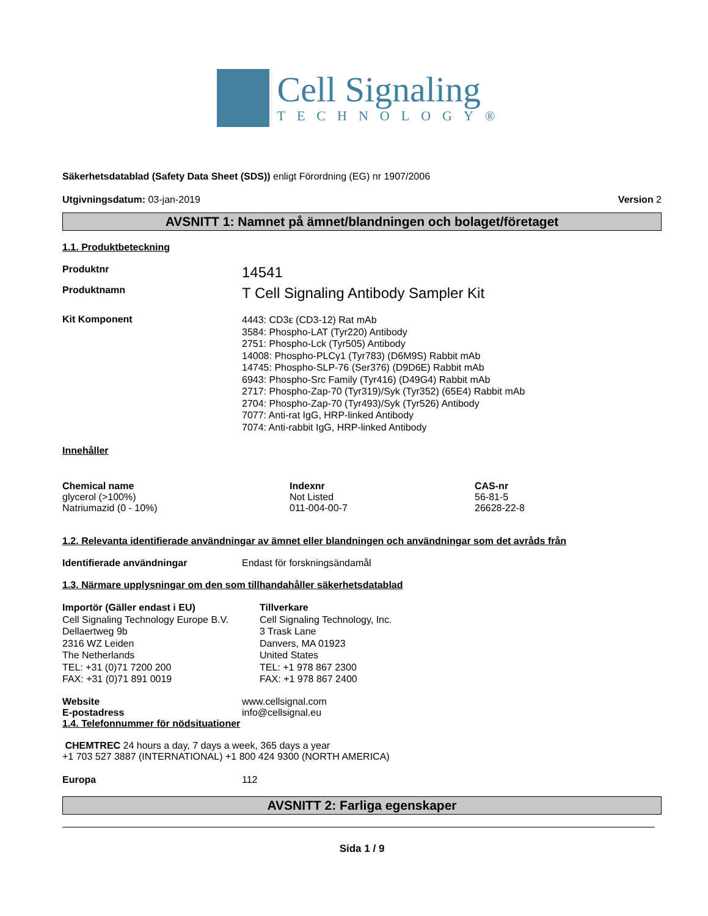Cell Signaling
TECHNOLOGY®
Säkerhetsdatablad (Safety Data Sheet (SDS)) enligt Förordning (EG) nr 1907/2006
Utgivningsdatum: 03-jan-2019 Version 2
AVSNITT 1: Namnet på ämnet/blandningen och bolaget/företaget
1.1. Produktbeteckning
Produktnr
14541
Produktnamn
T Cell Signaling Antibody Sampler Kit
Kit Komponent
4443: CD3ε (CD3-12) Rat mAb
3584: Phospho-LAT (Tyr220) Antibody
2751: Phospho-Lck (Tyr505) Antibody
14008: Phospho-PLCγ1 (Tyr783) (D6M9S) Rabbit mAb
14745: Phospho-SLP-76 (Ser376) (D9D6E) Rabbit mAb
6943: Phospho-Src Family (Tyr416) (D49G4) Rabbit mAb
2717: Phospho-Zap-70 (Tyr319)/Syk (Tyr352) (65E4) Rabbit mAb
2704: Phospho-Zap-70 (Tyr493)/Syk (Tyr526) Antibody
7077: Anti-rat IgG, HRP-linked Antibody
7074: Anti-rabbit IgG, HRP-linked Antibody
Innehåller
| Chemical name | Indexnr | CAS-nr |
| --- | --- | --- |
| glycerol (>100%) | Not Listed | 56-81-5 |
| Natriumazid (0 - 10%) | 011-004-00-7 | 26628-22-8 |
1.2. Relevanta identifierade användningar av ämnet eller blandningen och användningar som det avråds från
Identifierade användningar Endast för forskningsändamål
1.3. Närmare upplysningar om den som tillhandahåller säkerhetsdatablad
Importör (Gäller endast i EU)
Cell Signaling Technology Europe B.V.
Dellaertweg 9b
2316 WZ Leiden
The Netherlands
TEL: +31 (0)71 7200 200
FAX: +31 (0)71 891 0019
Tillverkare
Cell Signaling Technology, Inc.
3 Trask Lane
Danvers, MA 01923
United States
TEL: +1 978 867 2300
FAX: +1 978 867 2400
Website www.cellsignal.com
E-postadress info@cellsignal.eu
1.4. Telefonnummer för nödsituationer
CHEMTREC 24 hours a day, 7 days a week, 365 days a year
+1 703 527 3887 (INTERNATIONAL) +1 800 424 9300 (NORTH AMERICA)
Europa 112
AVSNITT 2: Farliga egenskaper
Sida 1 / 9